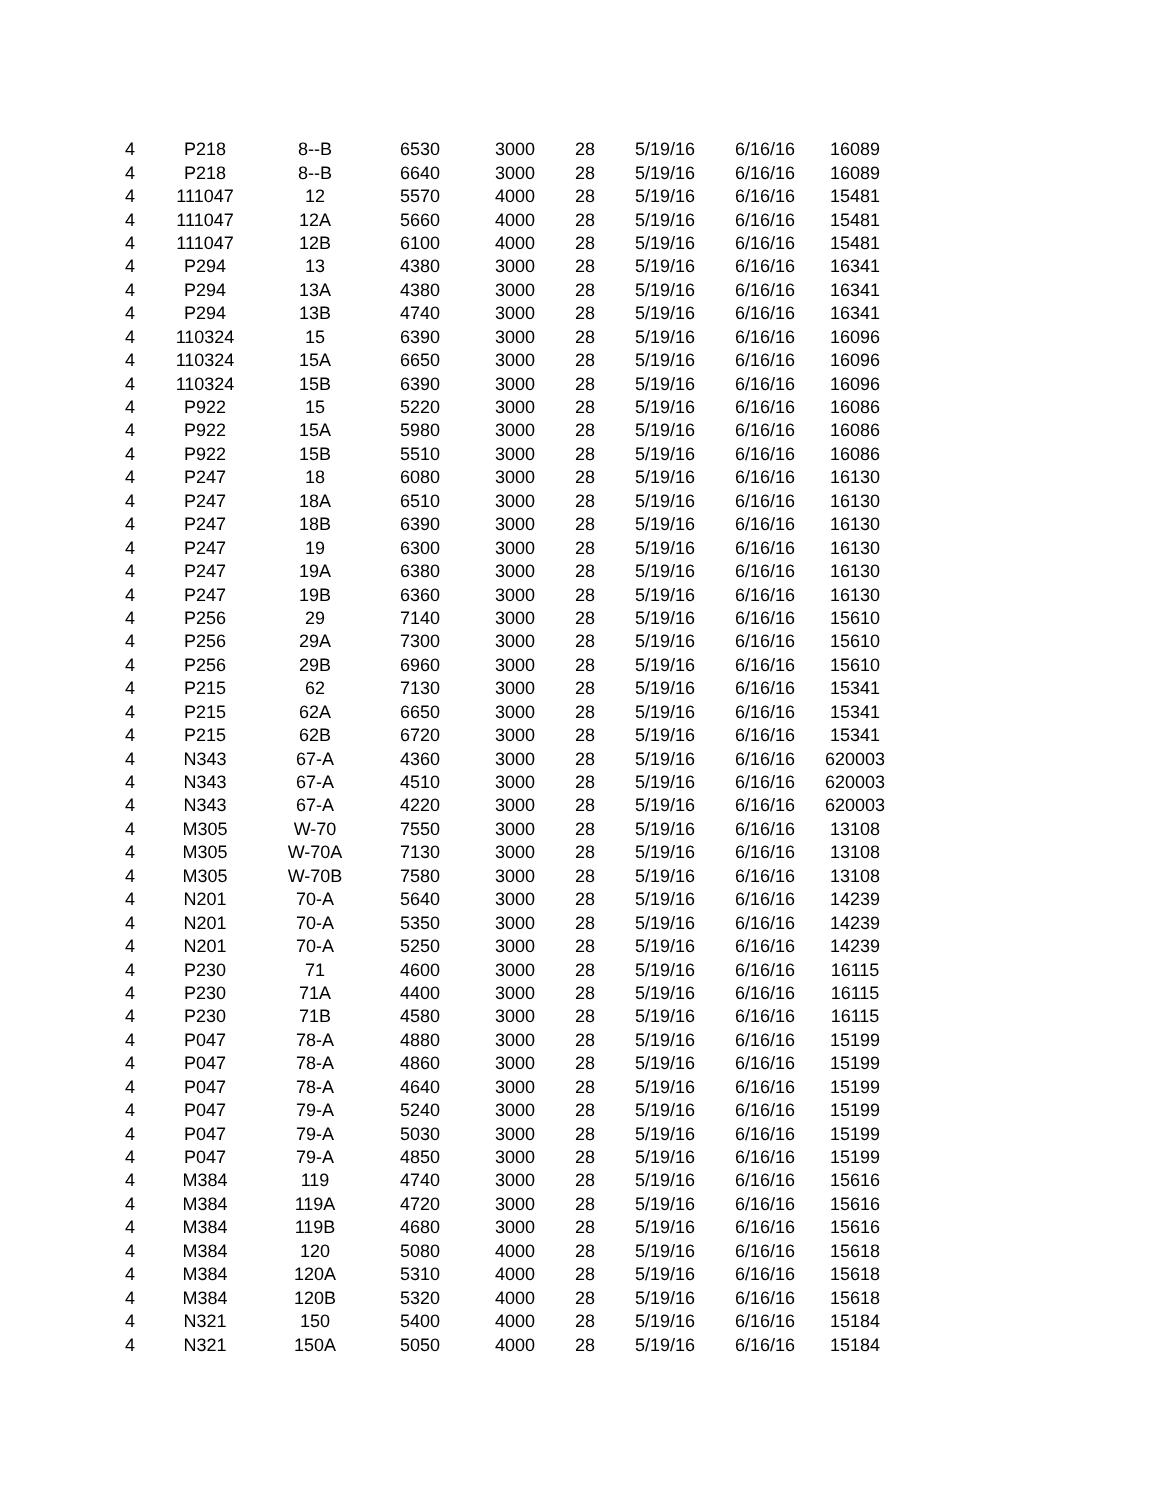| 4 | P218 | 8--B | 6530 | 3000 | 28 | 5/19/16 | 6/16/16 | 16089 |
| 4 | P218 | 8--B | 6640 | 3000 | 28 | 5/19/16 | 6/16/16 | 16089 |
| 4 | 111047 | 12 | 5570 | 4000 | 28 | 5/19/16 | 6/16/16 | 15481 |
| 4 | 111047 | 12A | 5660 | 4000 | 28 | 5/19/16 | 6/16/16 | 15481 |
| 4 | 111047 | 12B | 6100 | 4000 | 28 | 5/19/16 | 6/16/16 | 15481 |
| 4 | P294 | 13 | 4380 | 3000 | 28 | 5/19/16 | 6/16/16 | 16341 |
| 4 | P294 | 13A | 4380 | 3000 | 28 | 5/19/16 | 6/16/16 | 16341 |
| 4 | P294 | 13B | 4740 | 3000 | 28 | 5/19/16 | 6/16/16 | 16341 |
| 4 | 110324 | 15 | 6390 | 3000 | 28 | 5/19/16 | 6/16/16 | 16096 |
| 4 | 110324 | 15A | 6650 | 3000 | 28 | 5/19/16 | 6/16/16 | 16096 |
| 4 | 110324 | 15B | 6390 | 3000 | 28 | 5/19/16 | 6/16/16 | 16096 |
| 4 | P922 | 15 | 5220 | 3000 | 28 | 5/19/16 | 6/16/16 | 16086 |
| 4 | P922 | 15A | 5980 | 3000 | 28 | 5/19/16 | 6/16/16 | 16086 |
| 4 | P922 | 15B | 5510 | 3000 | 28 | 5/19/16 | 6/16/16 | 16086 |
| 4 | P247 | 18 | 6080 | 3000 | 28 | 5/19/16 | 6/16/16 | 16130 |
| 4 | P247 | 18A | 6510 | 3000 | 28 | 5/19/16 | 6/16/16 | 16130 |
| 4 | P247 | 18B | 6390 | 3000 | 28 | 5/19/16 | 6/16/16 | 16130 |
| 4 | P247 | 19 | 6300 | 3000 | 28 | 5/19/16 | 6/16/16 | 16130 |
| 4 | P247 | 19A | 6380 | 3000 | 28 | 5/19/16 | 6/16/16 | 16130 |
| 4 | P247 | 19B | 6360 | 3000 | 28 | 5/19/16 | 6/16/16 | 16130 |
| 4 | P256 | 29 | 7140 | 3000 | 28 | 5/19/16 | 6/16/16 | 15610 |
| 4 | P256 | 29A | 7300 | 3000 | 28 | 5/19/16 | 6/16/16 | 15610 |
| 4 | P256 | 29B | 6960 | 3000 | 28 | 5/19/16 | 6/16/16 | 15610 |
| 4 | P215 | 62 | 7130 | 3000 | 28 | 5/19/16 | 6/16/16 | 15341 |
| 4 | P215 | 62A | 6650 | 3000 | 28 | 5/19/16 | 6/16/16 | 15341 |
| 4 | P215 | 62B | 6720 | 3000 | 28 | 5/19/16 | 6/16/16 | 15341 |
| 4 | N343 | 67-A | 4360 | 3000 | 28 | 5/19/16 | 6/16/16 | 620003 |
| 4 | N343 | 67-A | 4510 | 3000 | 28 | 5/19/16 | 6/16/16 | 620003 |
| 4 | N343 | 67-A | 4220 | 3000 | 28 | 5/19/16 | 6/16/16 | 620003 |
| 4 | M305 | W-70 | 7550 | 3000 | 28 | 5/19/16 | 6/16/16 | 13108 |
| 4 | M305 | W-70A | 7130 | 3000 | 28 | 5/19/16 | 6/16/16 | 13108 |
| 4 | M305 | W-70B | 7580 | 3000 | 28 | 5/19/16 | 6/16/16 | 13108 |
| 4 | N201 | 70-A | 5640 | 3000 | 28 | 5/19/16 | 6/16/16 | 14239 |
| 4 | N201 | 70-A | 5350 | 3000 | 28 | 5/19/16 | 6/16/16 | 14239 |
| 4 | N201 | 70-A | 5250 | 3000 | 28 | 5/19/16 | 6/16/16 | 14239 |
| 4 | P230 | 71 | 4600 | 3000 | 28 | 5/19/16 | 6/16/16 | 16115 |
| 4 | P230 | 71A | 4400 | 3000 | 28 | 5/19/16 | 6/16/16 | 16115 |
| 4 | P230 | 71B | 4580 | 3000 | 28 | 5/19/16 | 6/16/16 | 16115 |
| 4 | P047 | 78-A | 4880 | 3000 | 28 | 5/19/16 | 6/16/16 | 15199 |
| 4 | P047 | 78-A | 4860 | 3000 | 28 | 5/19/16 | 6/16/16 | 15199 |
| 4 | P047 | 78-A | 4640 | 3000 | 28 | 5/19/16 | 6/16/16 | 15199 |
| 4 | P047 | 79-A | 5240 | 3000 | 28 | 5/19/16 | 6/16/16 | 15199 |
| 4 | P047 | 79-A | 5030 | 3000 | 28 | 5/19/16 | 6/16/16 | 15199 |
| 4 | P047 | 79-A | 4850 | 3000 | 28 | 5/19/16 | 6/16/16 | 15199 |
| 4 | M384 | 119 | 4740 | 3000 | 28 | 5/19/16 | 6/16/16 | 15616 |
| 4 | M384 | 119A | 4720 | 3000 | 28 | 5/19/16 | 6/16/16 | 15616 |
| 4 | M384 | 119B | 4680 | 3000 | 28 | 5/19/16 | 6/16/16 | 15616 |
| 4 | M384 | 120 | 5080 | 4000 | 28 | 5/19/16 | 6/16/16 | 15618 |
| 4 | M384 | 120A | 5310 | 4000 | 28 | 5/19/16 | 6/16/16 | 15618 |
| 4 | M384 | 120B | 5320 | 4000 | 28 | 5/19/16 | 6/16/16 | 15618 |
| 4 | N321 | 150 | 5400 | 4000 | 28 | 5/19/16 | 6/16/16 | 15184 |
| 4 | N321 | 150A | 5050 | 4000 | 28 | 5/19/16 | 6/16/16 | 15184 |